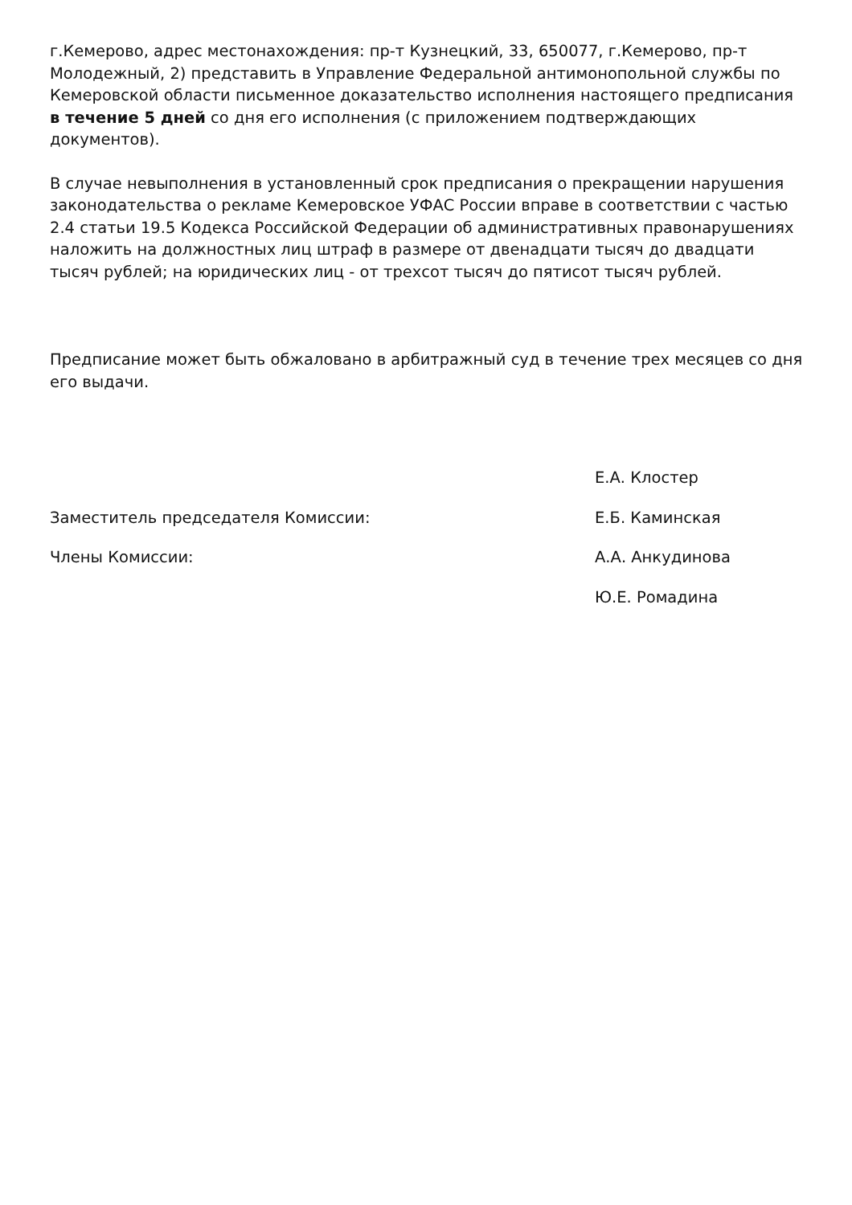г.Кемерово, адрес местонахождения: пр-т Кузнецкий, 33, 650077, г.Кемерово, пр-т Молодежный, 2) представить в Управление Федеральной антимонопольной службы по Кемеровской области письменное доказательство исполнения настоящего предписания в течение 5 дней со дня его исполнения (с приложением подтверждающих документов).
В случае невыполнения в установленный срок предписания о прекращении нарушения законодательства о рекламе Кемеровское УФАС России вправе в соответствии с частью 2.4 статьи 19.5 Кодекса Российской Федерации об административных правонарушениях наложить на должностных лиц штраф в размере от двенадцати тысяч до двадцати тысяч рублей; на юридических лиц - от трехсот тысяч до пятисот тысяч рублей.
Предписание может быть обжаловано в арбитражный суд в течение трех месяцев со дня его выдачи.
Е.А. Клостер
Заместитель председателя Комиссии: Е.Б. Каминская
Члены Комиссии: А.А. Анкудинова
Ю.Е. Ромадина